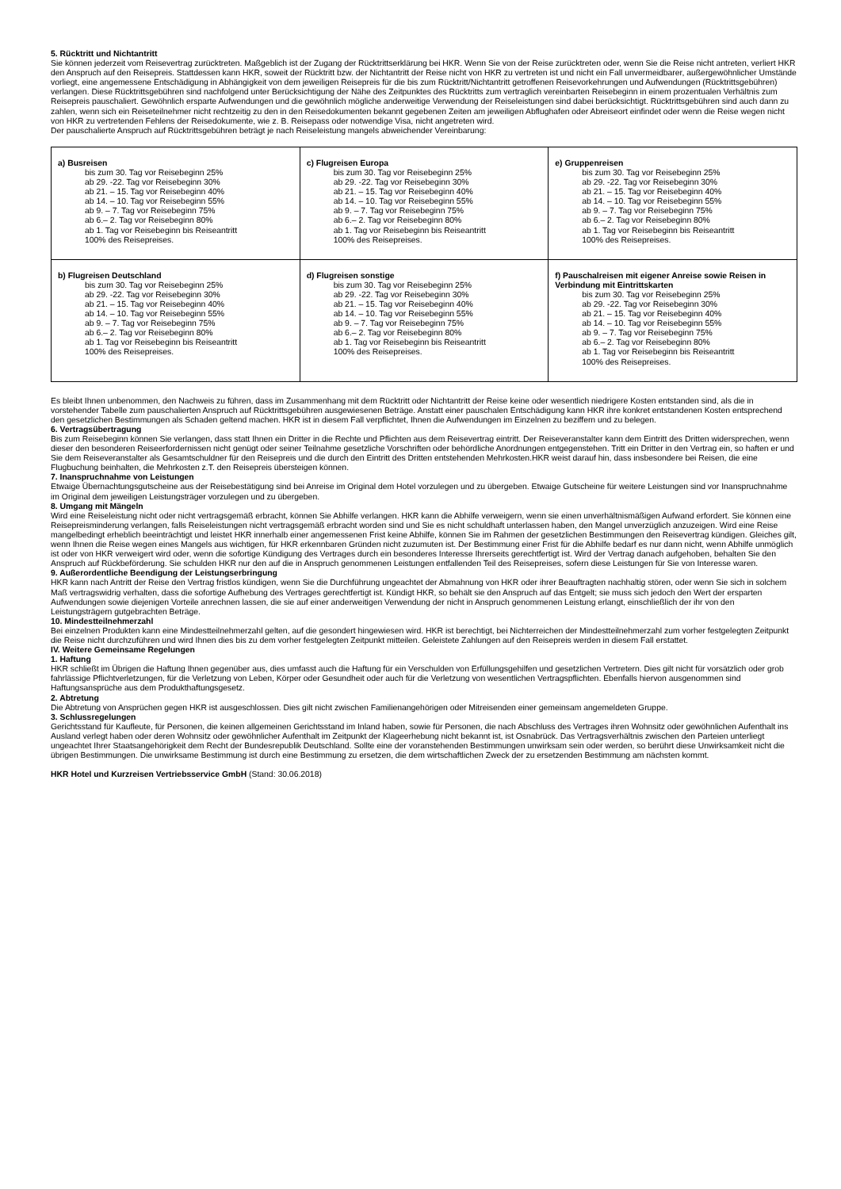5. Rücktritt und Nichtantritt
Sie können jederzeit vom Reisevertrag zurücktreten. Maßgeblich ist der Zugang der Rücktrittserklärung bei HKR. Wenn Sie von der Reise zurücktreten oder, wenn Sie die Reise nicht antreten, verliert HKR den Anspruch auf den Reisepreis. Stattdessen kann HKR, soweit der Rücktritt bzw. der Nichtantritt der Reise nicht von HKR zu vertreten ist und nicht ein Fall unvermeidbarer, außergewöhnlicher Umstände vorliegt, eine angemessene Entschädigung in Abhängigkeit von dem jeweiligen Reisepreis für die bis zum Rücktritt/Nichtantritt getroffenen Reisevorkehrungen und Aufwendungen (Rücktrittsgebühren) verlangen. Diese Rücktrittsgebühren sind nachfolgend unter Berücksichtigung der Nähe des Zeitpunktes des Rücktritts zum vertraglich vereinbarten Reisebeginn in einem prozentualen Verhältnis zum Reisepreis pauschaliert. Gewöhnlich ersparte Aufwendungen und die gewöhnlich mögliche anderweitige Verwendung der Reiseleistungen sind dabei berücksichtigt. Rücktrittsgebühren sind auch dann zu zahlen, wenn sich ein Reiseteilnehmer nicht rechtzeitig zu den in den Reisedokumenten bekannt gegebenen Zeiten am jeweiligen Abflughafen oder Abreiseort einfindet oder wenn die Reise wegen nicht von HKR zu vertretenden Fehlens der Reisedokumente, wie z. B. Reisepass oder notwendige Visa, nicht angetreten wird.
Der pauschalierte Anspruch auf Rücktrittsgebühren beträgt je nach Reiseleistung mangels abweichender Vereinbarung:
| a) Busreisen bis zum 30. Tag vor Reisebeginn 25% ab 29. -22. Tag vor Reisebeginn 30% ab 21. – 15. Tag vor Reisebeginn 40% ab 14. – 10. Tag vor Reisebeginn 55% ab 9. – 7. Tag vor Reisebeginn 75% ab 6.– 2. Tag vor Reisebeginn 80% ab 1. Tag vor Reisebeginn bis Reiseantritt 100% des Reisepreises. | c) Flugreisen Europa bis zum 30. Tag vor Reisebeginn 25% ab 29. -22. Tag vor Reisebeginn 30% ab 21. – 15. Tag vor Reisebeginn 40% ab 14. – 10. Tag vor Reisebeginn 55% ab 9. – 7. Tag vor Reisebeginn 75% ab 6.– 2. Tag vor Reisebeginn 80% ab 1. Tag vor Reisebeginn bis Reiseantritt 100% des Reisepreises. | e) Gruppenreisen bis zum 30. Tag vor Reisebeginn 25% ab 29. -22. Tag vor Reisebeginn 30% ab 21. – 15. Tag vor Reisebeginn 40% ab 14. – 10. Tag vor Reisebeginn 55% ab 9. – 7. Tag vor Reisebeginn 75% ab 6.– 2. Tag vor Reisebeginn 80% ab 1. Tag vor Reisebeginn bis Reiseantritt 100% des Reisepreises. |
| b) Flugreisen Deutschland bis zum 30. Tag vor Reisebeginn 25% ab 29. -22. Tag vor Reisebeginn 30% ab 21. – 15. Tag vor Reisebeginn 40% ab 14. – 10. Tag vor Reisebeginn 55% ab 9. – 7. Tag vor Reisebeginn 75% ab 6.– 2. Tag vor Reisebeginn 80% ab 1. Tag vor Reisebeginn bis Reiseantritt 100% des Reisepreises. | d) Flugreisen sonstige bis zum 30. Tag vor Reisebeginn 25% ab 29. -22. Tag vor Reisebeginn 30% ab 21. – 15. Tag vor Reisebeginn 40% ab 14. – 10. Tag vor Reisebeginn 55% ab 9. – 7. Tag vor Reisebeginn 75% ab 6.– 2. Tag vor Reisebeginn 80% ab 1. Tag vor Reisebeginn bis Reiseantritt 100% des Reisepreises. | f) Pauschalreisen mit eigener Anreise sowie Reisen in Verbindung mit Eintrittskarten bis zum 30. Tag vor Reisebeginn 25% ab 29. -22. Tag vor Reisebeginn 30% ab 21. – 15. Tag vor Reisebeginn 40% ab 14. – 10. Tag vor Reisebeginn 55% ab 9. – 7. Tag vor Reisebeginn 75% ab 6.– 2. Tag vor Reisebeginn 80% ab 1. Tag vor Reisebeginn bis Reiseantritt 100% des Reisepreises. |
Es bleibt Ihnen unbenommen, den Nachweis zu führen, dass im Zusammenhang mit dem Rücktritt oder Nichtantritt der Reise keine oder wesentlich niedrigere Kosten entstanden sind, als die in vorstehender Tabelle zum pauschalierten Anspruch auf Rücktrittsgebühren ausgewiesenen Beträge. Anstatt einer pauschalen Entschädigung kann HKR ihre konkret entstandenen Kosten entsprechend den gesetzlichen Bestimmungen als Schaden geltend machen. HKR ist in diesem Fall verpflichtet, Ihnen die Aufwendungen im Einzelnen zu beziffern und zu belegen.
6. Vertragsübertragung
Bis zum Reisebeginn können Sie verlangen, dass statt Ihnen ein Dritter in die Rechte und Pflichten aus dem Reisevertrag eintritt. Der Reiseveranstalter kann dem Eintritt des Dritten widersprechen, wenn dieser den besonderen Reiseerfordernissen nicht genügt oder seiner Teilnahme gesetzliche Vorschriften oder behördliche Anordnungen entgegenstehen. Tritt ein Dritter in den Vertrag ein, so haften er und Sie dem Reiseveranstalter als Gesamtschuldner für den Reisepreis und die durch den Eintritt des Dritten entstehenden Mehrkosten.HKR weist darauf hin, dass insbesondere bei Reisen, die eine Flugbuchung beinhalten, die Mehrkosten z.T. den Reisepreis übersteigen können.
7. Inanspruchnahme von Leistungen
Etwaige Übernachtungsgutscheine aus der Reisebestätigung sind bei Anreise im Original dem Hotel vorzulegen und zu übergeben. Etwaige Gutscheine für weitere Leistungen sind vor Inanspruchnahme im Original dem jeweiligen Leistungsträger vorzulegen und zu übergeben.
8. Umgang mit Mängeln
Wird eine Reiseleistung nicht oder nicht vertragsgemäß erbracht, können Sie Abhilfe verlangen. HKR kann die Abhilfe verweigern, wenn sie einen unverhältnismäßigen Aufwand erfordert. Sie können eine Reisepreisminderung verlangen, falls Reiseleistungen nicht vertragsgemäß erbracht worden sind und Sie es nicht schuldhaft unterlassen haben, den Mangel unverzüglich anzuzeigen. Wird eine Reise mangelbedingt erheblich beeinträchtigt und leistet HKR innerhalb einer angemessenen Frist keine Abhilfe, können Sie im Rahmen der gesetzlichen Bestimmungen den Reisevertrag kündigen. Gleiches gilt, wenn Ihnen die Reise wegen eines Mangels aus wichtigen, für HKR erkennbaren Gründen nicht zuzumuten ist. Der Bestimmung einer Frist für die Abhilfe bedarf es nur dann nicht, wenn Abhilfe unmöglich ist oder von HKR verweigert wird oder, wenn die sofortige Kündigung des Vertrages durch ein besonderes Interesse Ihrerseits gerechtfertigt ist. Wird der Vertrag danach aufgehoben, behalten Sie den Anspruch auf Rückbeförderung. Sie schulden HKR nur den auf die in Anspruch genommenen Leistungen entfallenden Teil des Reisepreises, sofern diese Leistungen für Sie von Interesse waren.
9. Außerordentliche Beendigung der Leistungserbringung
HKR kann nach Antritt der Reise den Vertrag fristlos kündigen, wenn Sie die Durchführung ungeachtet der Abmahnung von HKR oder ihrer Beauftragten nachhaltig stören, oder wenn Sie sich in solchem Maß vertragswidrig verhalten, dass die sofortige Aufhebung des Vertrages gerechtfertigt ist. Kündigt HKR, so behält sie den Anspruch auf das Entgelt; sie muss sich jedoch den Wert der ersparten Aufwendungen sowie diejenigen Vorteile anrechnen lassen, die sie auf einer anderweitigen Verwendung der nicht in Anspruch genommenen Leistung erlangt, einschließlich der ihr von den Leistungsträgern gutgebrachten Beträge.
10. Mindestteilnehmerzahl
Bei einzelnen Produkten kann eine Mindestteilnehmerzahl gelten, auf die gesondert hingewiesen wird. HKR ist berechtigt, bei Nichterreichen der Mindestteilnehmerzahl zum vorher festgelegten Zeitpunkt die Reise nicht durchzuführen und wird Ihnen dies bis zu dem vorher festgelegten Zeitpunkt mitteilen. Geleistete Zahlungen auf den Reisepreis werden in diesem Fall erstattet.
IV. Weitere Gemeinsame Regelungen
1. Haftung
HKR schließt im Übrigen die Haftung Ihnen gegenüber aus, dies umfasst auch die Haftung für ein Verschulden von Erfüllungsgehilfen und gesetzlichen Vertretern. Dies gilt nicht für vorsätzlich oder grob fahrlässige Pflichtverletzungen, für die Verletzung von Leben, Körper oder Gesundheit oder auch für die Verletzung von wesentlichen Vertragspflichten. Ebenfalls hiervon ausgenommen sind Haftungsansprüche aus dem Produkthaftungsgesetz.
2. Abtretung
Die Abtretung von Ansprüchen gegen HKR ist ausgeschlossen. Dies gilt nicht zwischen Familienangehörigen oder Mitreisenden einer gemeinsam angemeldeten Gruppe.
3. Schlussregelungen
Gerichtsstand für Kaufleute, für Personen, die keinen allgemeinen Gerichtsstand im Inland haben, sowie für Personen, die nach Abschluss des Vertrages ihren Wohnsitz oder gewöhnlichen Aufenthalt ins Ausland verlegt haben oder deren Wohnsitz oder gewöhnlicher Aufenthalt im Zeitpunkt der Klageerhebung nicht bekannt ist, ist Osnabrück. Das Vertragsverhältnis zwischen den Parteien unterliegt ungeachtet Ihrer Staatsangehörigkeit dem Recht der Bundesrepublik Deutschland. Sollte eine der voranstehenden Bestimmungen unwirksam sein oder werden, so berührt diese Unwirksamkeit nicht die übrigen Bestimmungen. Die unwirksame Bestimmung ist durch eine Bestimmung zu ersetzen, die dem wirtschaftlichen Zweck der zu ersetzenden Bestimmung am nächsten kommt.
HKR Hotel und Kurzreisen Vertriebsservice GmbH (Stand: 30.06.2018)